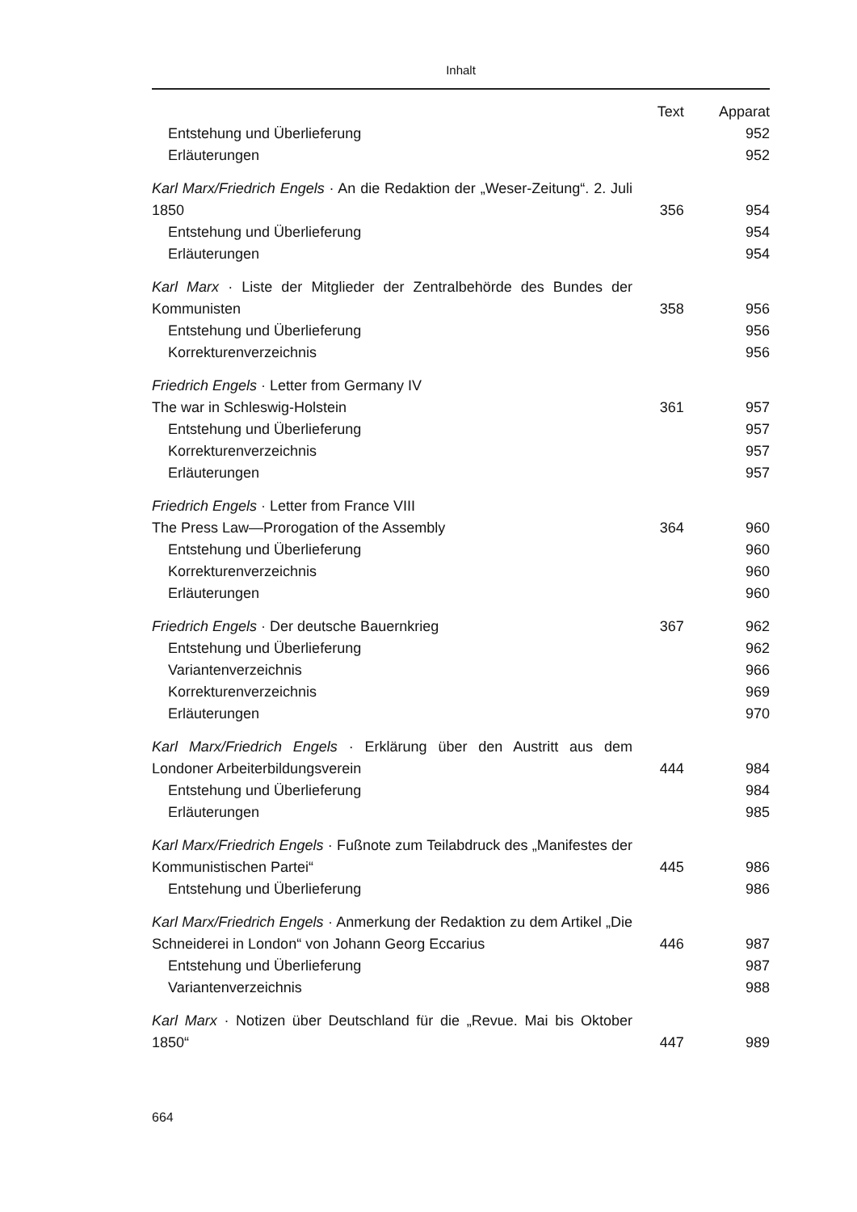Inhalt
| | Text | Apparat |
| --- | --- | --- |
| Entstehung und Überlieferung | | 952 |
| Erläuterungen | | 952 |
| Karl Marx/Friedrich Engels · An die Redaktion der „Weser-Zeitung“. 2. Juli 1850 | 356 | 954 |
| Entstehung und Überlieferung | | 954 |
| Erläuterungen | | 954 |
| Karl Marx · Liste der Mitglieder der Zentralbehörde des Bundes der Kommunisten | 358 | 956 |
| Entstehung und Überlieferung | | 956 |
| Korrekturenverzeichnis | | 956 |
| Friedrich Engels · Letter from Germany IV The war in Schleswig-Holstein | 361 | 957 |
| Entstehung und Überlieferung | | 957 |
| Korrekturenverzeichnis | | 957 |
| Erläuterungen | | 957 |
| Friedrich Engels · Letter from France VIII The Press Law—Prorogation of the Assembly | 364 | 960 |
| Entstehung und Überlieferung | | 960 |
| Korrekturenverzeichnis | | 960 |
| Erläuterungen | | 960 |
| Friedrich Engels · Der deutsche Bauernkrieg | 367 | 962 |
| Entstehung und Überlieferung | | 962 |
| Variantenverzeichnis | | 966 |
| Korrekturenverzeichnis | | 969 |
| Erläuterungen | | 970 |
| Karl Marx/Friedrich Engels · Erklärung über den Austritt aus dem Londoner Arbeiterbildungsverein | 444 | 984 |
| Entstehung und Überlieferung | | 984 |
| Erläuterungen | | 985 |
| Karl Marx/Friedrich Engels · Fußnote zum Teilabdruck des „Manifestes der Kommunistischen Partei“ | 445 | 986 |
| Entstehung und Überlieferung | | 986 |
| Karl Marx/Friedrich Engels · Anmerkung der Redaktion zu dem Artikel „Die Schneiderei in London“ von Johann Georg Eccarius | 446 | 987 |
| Entstehung und Überlieferung | | 987 |
| Variantenverzeichnis | | 988 |
| Karl Marx · Notizen über Deutschland für die „Revue. Mai bis Oktober 1850“ | 447 | 989 |
664